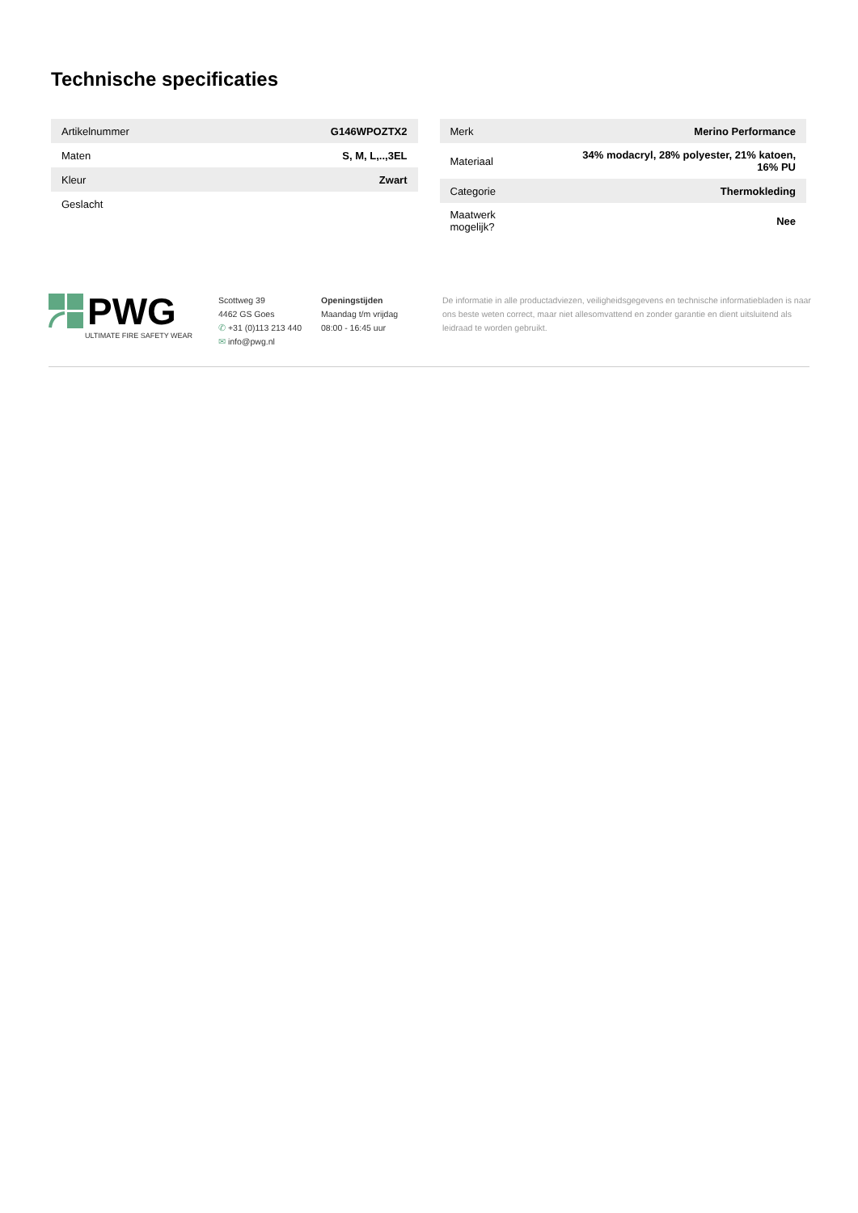Technische specificaties
| Artikelnummer | G146WPOZTX2 |
| Maten | S, M, L,..,3EL |
| Kleur | Zwart |
| Geslacht | |
| Merk | Merino Performance |
| Materiaal | 34% modacryl, 28% polyester, 21% katoen, 16% PU |
| Categorie | Thermokleding |
| Maatwerk mogelijk? | Nee |
PWG
ULTIMATE FIRE SAFETY WEAR
Scottweg 39
4462 GS Goes
✆ +31 (0)113 213 440
✉ info@pwg.nl
Openingstijden
Maandag t/m vrijdag
08:00 - 16:45 uur
De informatie in alle productadviezen, veiligheidsgegevens en technische informatiebladen is naar ons beste weten correct, maar niet allesomvattend en zonder garantie en dient uitsluitend als leidraad te worden gebruikt.